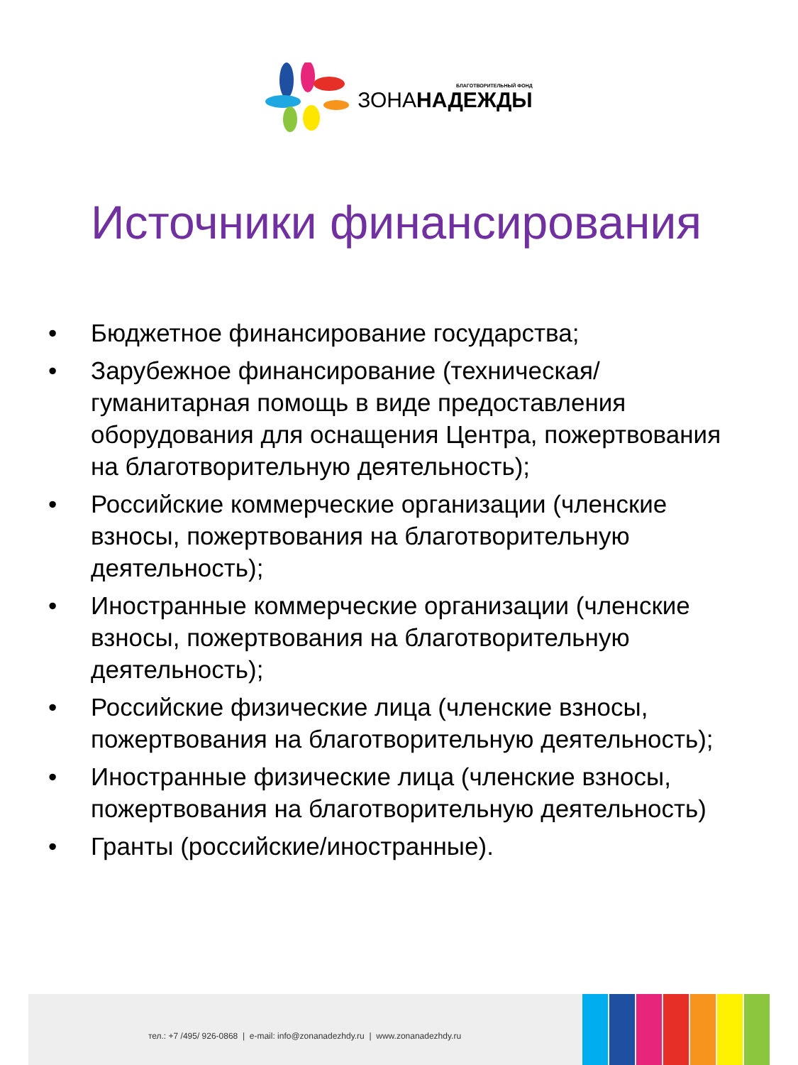БЛАГОТВОРИТЕЛЬНЫЙ ФОНД
ЗОНАНАДЕЖДЫ
Источники финансирования
• Бюджетное финансирование государства;
• Зарубежное финансирование (техническая/гуманитарная помощь в виде предоставления оборудования для оснащения Центра, пожертвования на благотворительную деятельность);
• Российские коммерческие организации (членские взносы, пожертвования на благотворительную деятельность);
• Иностранные коммерческие организации (членские взносы, пожертвования на благотворительную деятельность);
• Российские физические лица (членские взносы, пожертвования на благотворительную деятельность);
• Иностранные физические лица (членские взносы, пожертвования на благотворительную деятельность)
• Гранты (российские/иностранные).
тел.: +7 /495/ 926-0868 | e-mail: info@zonanadezhdy.ru | www.zonanadezhdy.ru